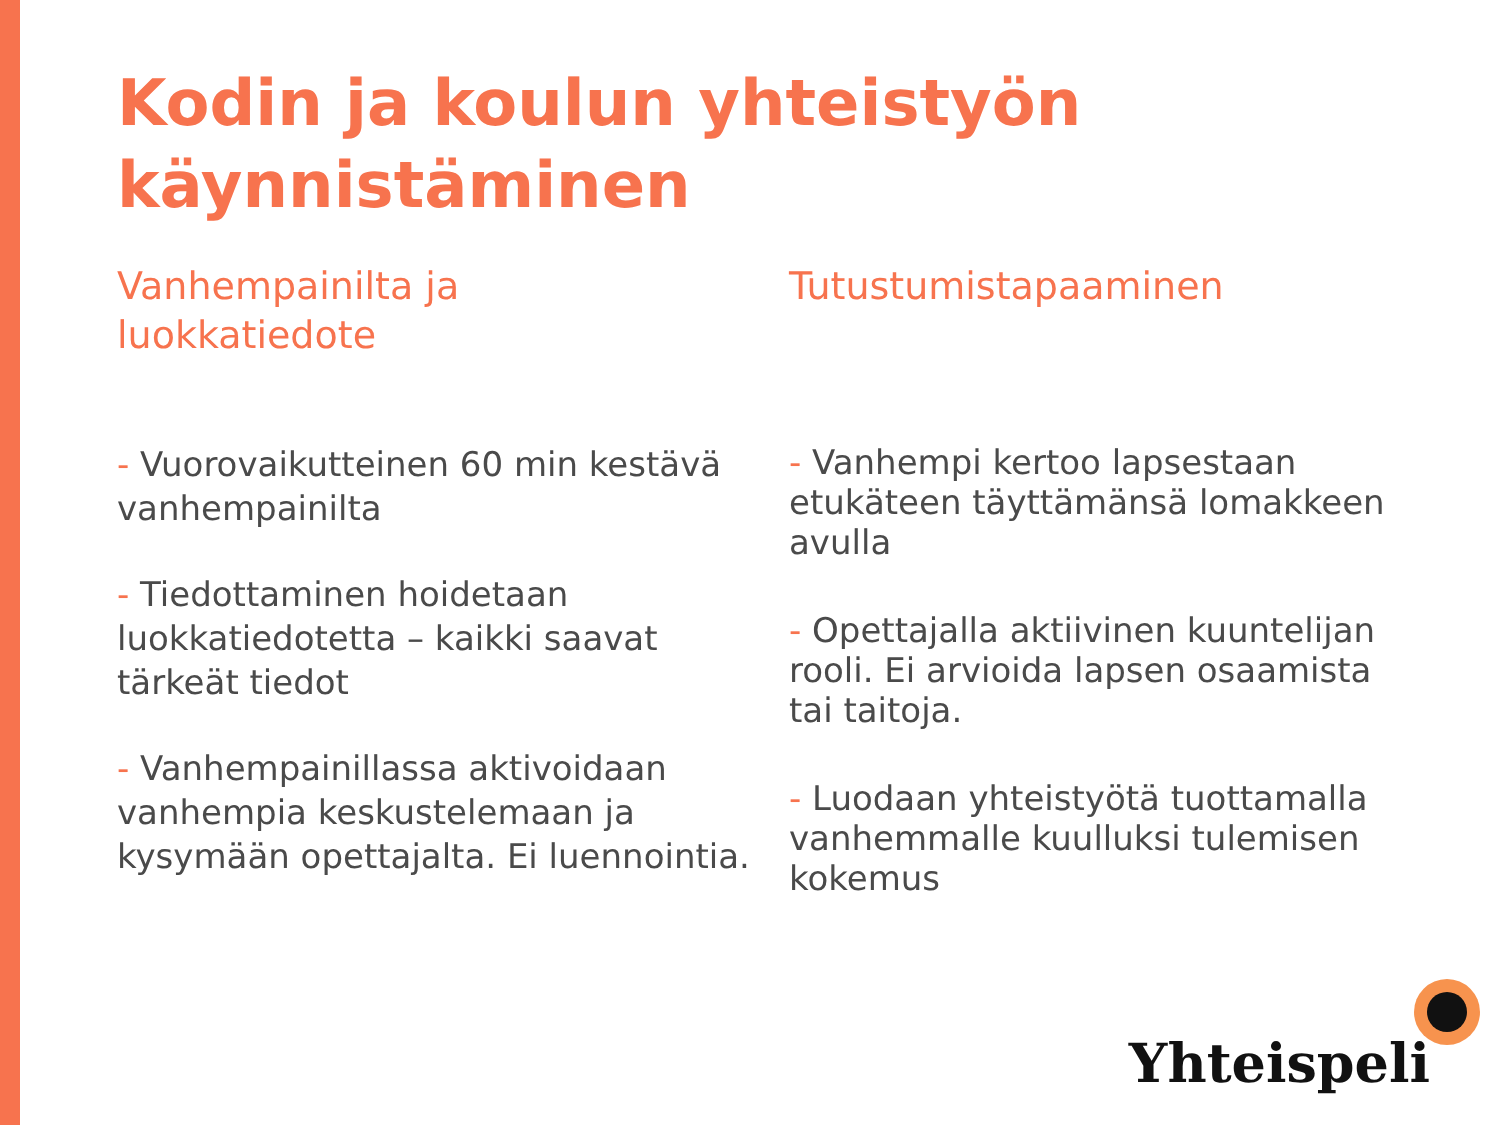Kodin ja koulun yhteistyön käynnistäminen
Vanhempainilta ja
luokkatiedote
- Vuorovaikutteinen 60 min kestävä vanhempainilta
- Tiedottaminen hoidetaan luokkatiedotetta – kaikki saavat tärkeät tiedot
- Vanhempainillassa aktivoidaan vanhempia keskustelemaan ja kysymään opettajalta. Ei luennointia.
Tutustumistapaaminen
- Vanhempi kertoo lapsestaan etukäteen täyttämänsä lomakkeen avulla
- Opettajalla aktiivinen kuuntelijan rooli. Ei arvioida lapsen osaamista tai taitoja.
- Luodaan yhteistyötä tuottamalla vanhemmalle kuulluksi tulemisen kokemus
Yhteispeli